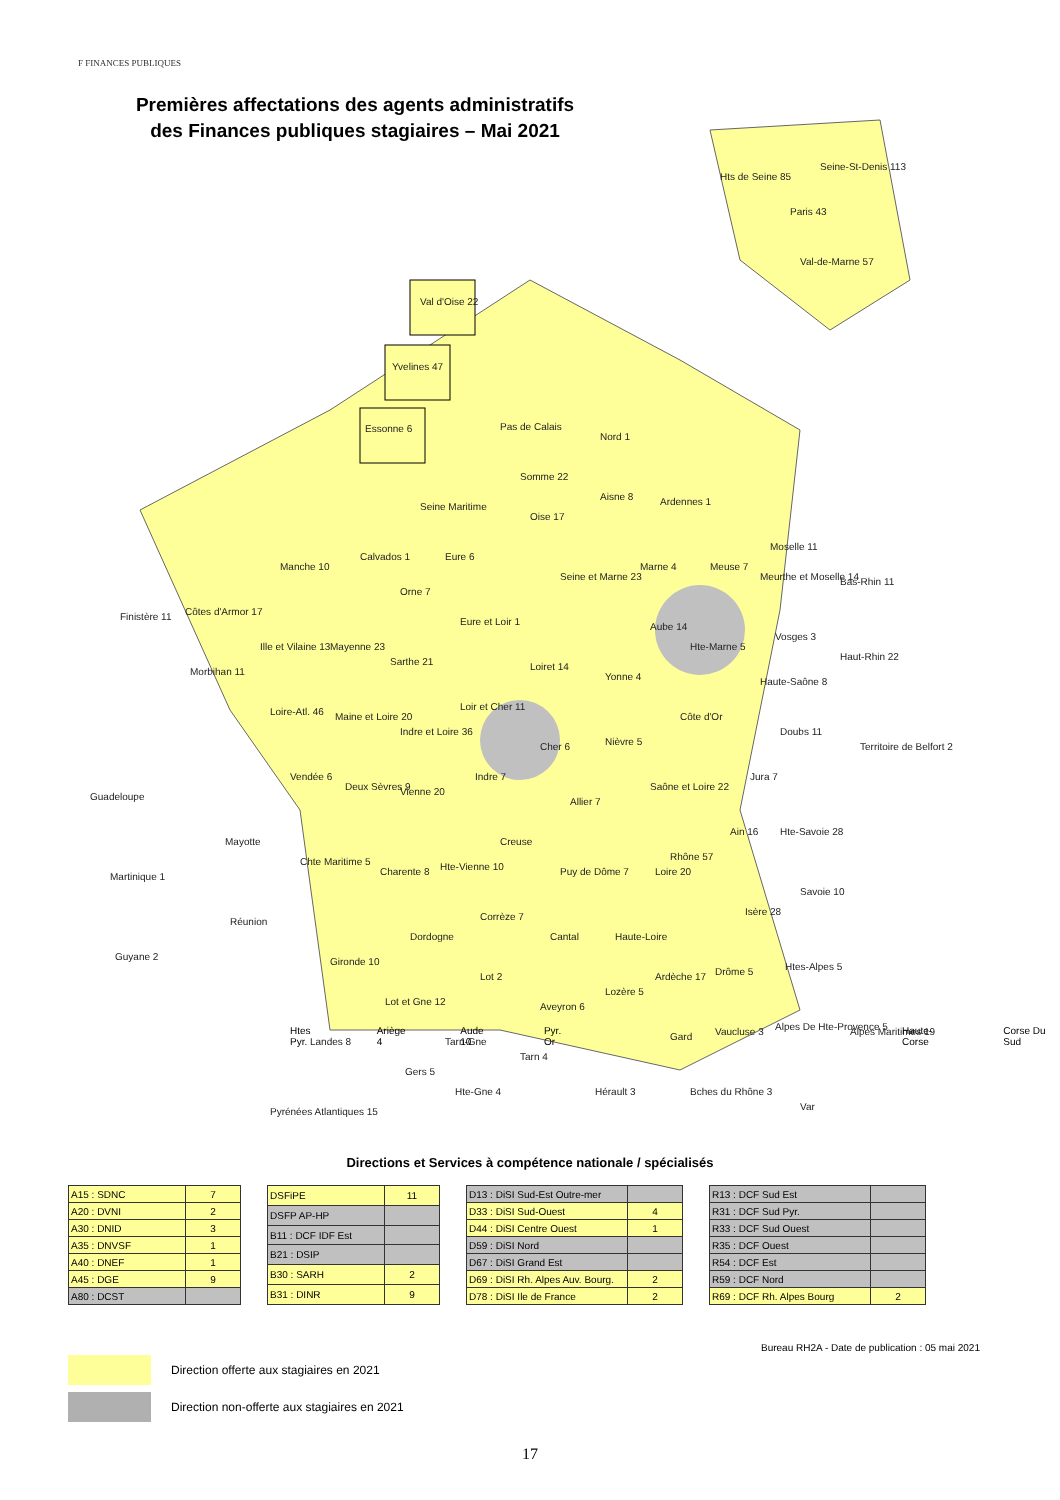F FINANCES PUBLIQUES
Premières affectations des agents administratifs des Finances publiques stagiaires – Mai 2021
Val d'Oise 22
Yvelines 47
Essonne 6
Hts de Seine 85
Seine-St-Denis 113
Paris 43
Val-de-Marne 57
Pas de Calais
Nord 1
Somme 22
Seine Maritime
Oise 17
Aisne 8
Ardennes 1
Manche 10
Calvados 1
Eure 6
Seine et Marne 23
Marne 4
Meuse 7
Moselle 11
Meurthe et Moselle 14
Bas-Rhin 11
Finistère 11
Côtes d'Armor 17
Orne 7
Eure et Loir 1
Aube 14
Hte-Marne 5
Vosges 3
Haut-Rhin 22
Morbihan 11
Ille et Vilaine 13
Mayenne 23
Sarthe 21
Loiret 14
Yonne 4
Côte d'Or
Haute-Saône 8
Loire-Atl. 46
Maine et Loire 20
Loir et Cher 11
Indre et Loire 36
Cher 6
Nièvre 5
Doubs 11
Territoire de Belfort 2
Guadeloupe
Vendée 6
Deux Sèvres 9
Vienne 20
Indre 7
Saône et Loire 22
Jura 7
Allier 7
Mayotte
Creuse
Ain 16
Hte-Savoie 28
Martinique 1
Chte Maritime 5
Charente 8
Hte-Vienne 10
Puy de Dôme 7
Loire 20
Rhône 57
Savoie 10
Réunion
Corrèze 7
Isère 28
Dordogne
Cantal
Haute-Loire
Guyane 2
Gironde 10
Lot 2
Ardèche 17
Drôme 5
Htes-Alpes 5
Lot et Gne 12
Aveyron 6
Lozère 5
Landes 8
Tarn-Gne
Gard
Vaucluse 3
Alpes De Hte-Provence 5
Alpes Maritimes 19
Tarn 4
Gers 5
Hte-Gne 4
Hérault 3
Bches du Rhône 3
Var
Pyrénées Atlantiques 15
Htes Pyr. Ariège 4 Aude 10 Pyr. Or Haute-Corse Corse Du Sud
Directions et Services à compétence nationale / spécialisés
| A15 : SDNC | 7 |
| A20 : DVNI | 2 |
| A30 : DNID | 3 |
| A35 : DNVSF | 1 |
| A40 : DNEF | 1 |
| A45 : DGE | 9 |
| A80 : DCST | |
| DSFiPE | 11 |
| DSFP AP-HP | |
| B11 : DCF IDF Est | |
| B21 : DSIP | |
| B30 : SARH | 2 |
| B31 : DINR | 9 |
| D13 : DiSI Sud-Est Outre-mer | |
| D33 : DiSI Sud-Ouest | 4 |
| D44 : DiSI Centre Ouest | 1 |
| D59 : DiSI Nord | |
| D67 : DiSI Grand Est | |
| D69 : DiSI Rh. Alpes Auv. Bourg. | 2 |
| D78 : DiSI Ile de France | 2 |
| R13 : DCF Sud Est | |
| R31 : DCF Sud Pyr. | |
| R33 : DCF Sud Ouest | |
| R35 : DCF Ouest | |
| R54 : DCF Est | |
| R59 : DCF Nord | |
| R69 : DCF Rh. Alpes Bourg | 2 |
Bureau RH2A - Date de publication : 05 mai 2021
Direction offerte aux stagiaires en 2021
Direction non-offerte aux stagiaires en 2021
17